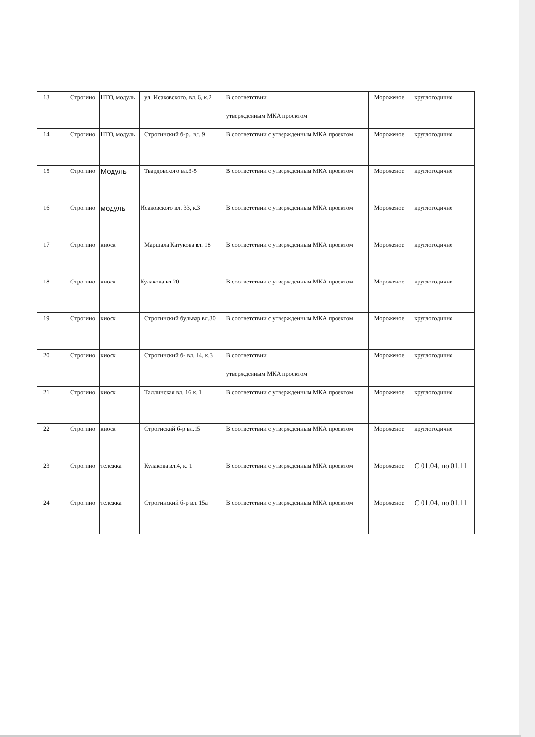| 13 | Строгино | НТО, модуль | ул. Исаковского, вл. 6, к.2 | В соответствии утвержденным МКА проектом | Мороженое | круглогодично |
| 14 | Строгино | НТО, модуль | Строгинский б-р., вл. 9 | В соответствии с утвержденным МКА проектом | Мороженое | круглогодично |
| 15 | Строгино | Модуль | Твардовского вл.3-5 | В соответствии с утвержденным МКА проектом | Мороженое | круглогодично |
| 16 | Строгино | модуль | Исаковского вл. 33, к.3 | В соответствии с утвержденным МКА проектом | Мороженое | круглогодично |
| 17 | Строгино | киоск | Маршала Катукова вл. 18 | В соответствии с утвержденным МКА проектом | Мороженое | круглогодично |
| 18 | Строгино | киоск | Кулакова вл.20 | В соответствии с утвержденным МКА проектом | Мороженое | круглогодично |
| 19 | Строгино | киоск | Строгинский бульвар вл.30 | В соответствии с утвержденным МКА проектом | Мороженое | круглогодично |
| 20 | Строгино | киоск | Строгинский б- вл. 14, к.3 | В соответствии утвержденным МКА проектом | Мороженое | круглогодично |
| 21 | Строгино | киоск | Таллинская вл. 16 к. 1 | В соответствии с утвержденным МКА проектом | Мороженое | круглогодично |
| 22 | Строгино | киоск | Строгиский б-р вл.15 | В соответствии с утвержденным МКА проектом | Мороженое | круглогодично |
| 23 | Строгино | тележка | Кулакова вл.4, к. 1 | В соответствии с утвержденным МКА проектом | Мороженое | С 01.04. по 01.11 |
| 24 | Строгино | тележка | Строгинский б-р вл. 15а | В соответствии с утвержденным МКА проектом | Мороженое | С 01.04. по 01.11 |